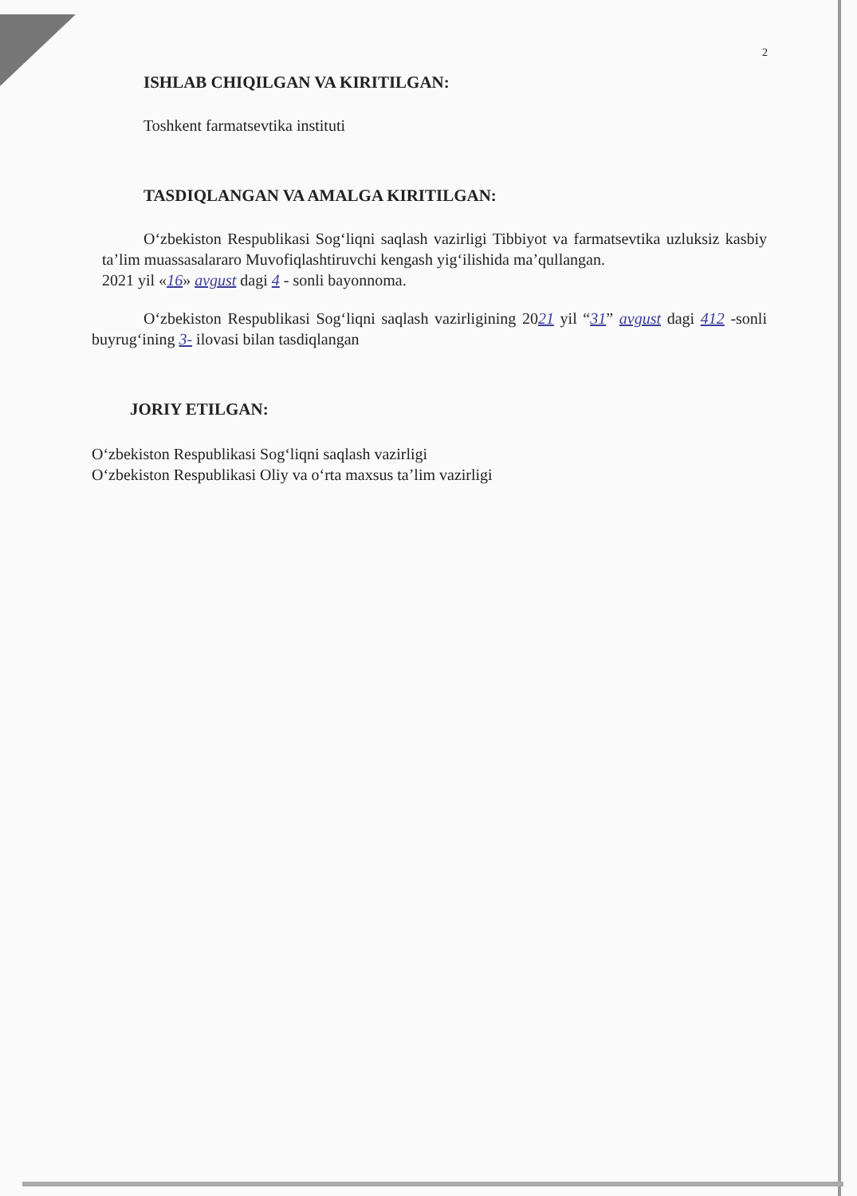2
ISHLAB CHIQILGAN VA KIRITILGAN:
Toshkent farmatsevtika instituti
TASDIQLANGAN VA AMALGA KIRITILGAN:
O‘zbekiston Respublikasi Sog‘liqni saqlash vazirligi Tibbiyot va farmatsevtika uzluksiz kasbiy ta’lim muassasalararo Muvofiqlashtiruvchi kengash yig‘ilishida ma’qullangan.
2021 yil «16» avgust dagi 4 - sonli bayonnoma.
O‘zbekiston Respublikasi Sog‘liqni saqlash vazirligining 2021 yil “31” avgust dagi 412 -sonli buyrug‘ining 3- ilovasi bilan tasdiqlangan
JORIY ETILGAN:
O‘zbekiston Respublikasi Sog‘liqni saqlash vazirligi
O‘zbekiston Respublikasi Oliy va o‘rta maxsus ta’lim vazirligi